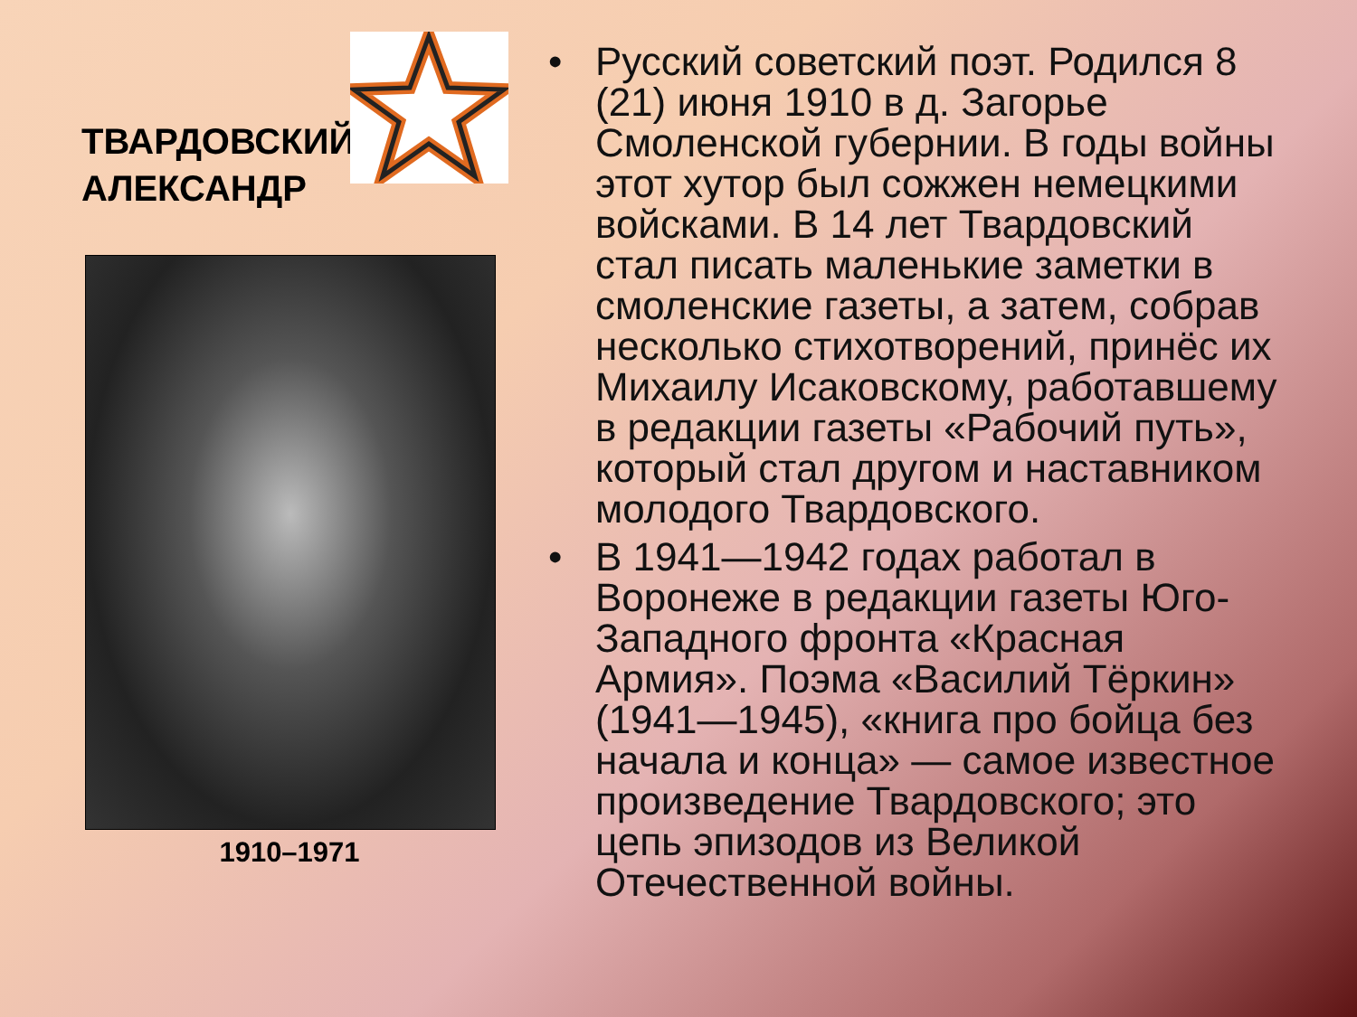ТВАРДОВСКИЙ
АЛЕКСАНДР
1910–1971
• Русский советский поэт. Родился 8 (21) июня 1910 в д. Загорье Смоленской губернии. В годы войны этот хутор был сожжен немецкими войсками. В 14 лет Твардовский стал писать маленькие заметки в смоленские газеты, а затем, собрав несколько стихотворений, принёс их Михаилу Исаковскому, работавшему в редакции газеты «Рабочий путь», который стал другом и наставником молодого Твардовского.
• В 1941—1942 годах работал в Воронеже в редакции газеты Юго-Западного фронта «Красная Армия». Поэма «Василий Тёркин» (1941—1945), «книга про бойца без начала и конца» — самое известное произведение Твардовского; это цепь эпизодов из Великой Отечественной войны.